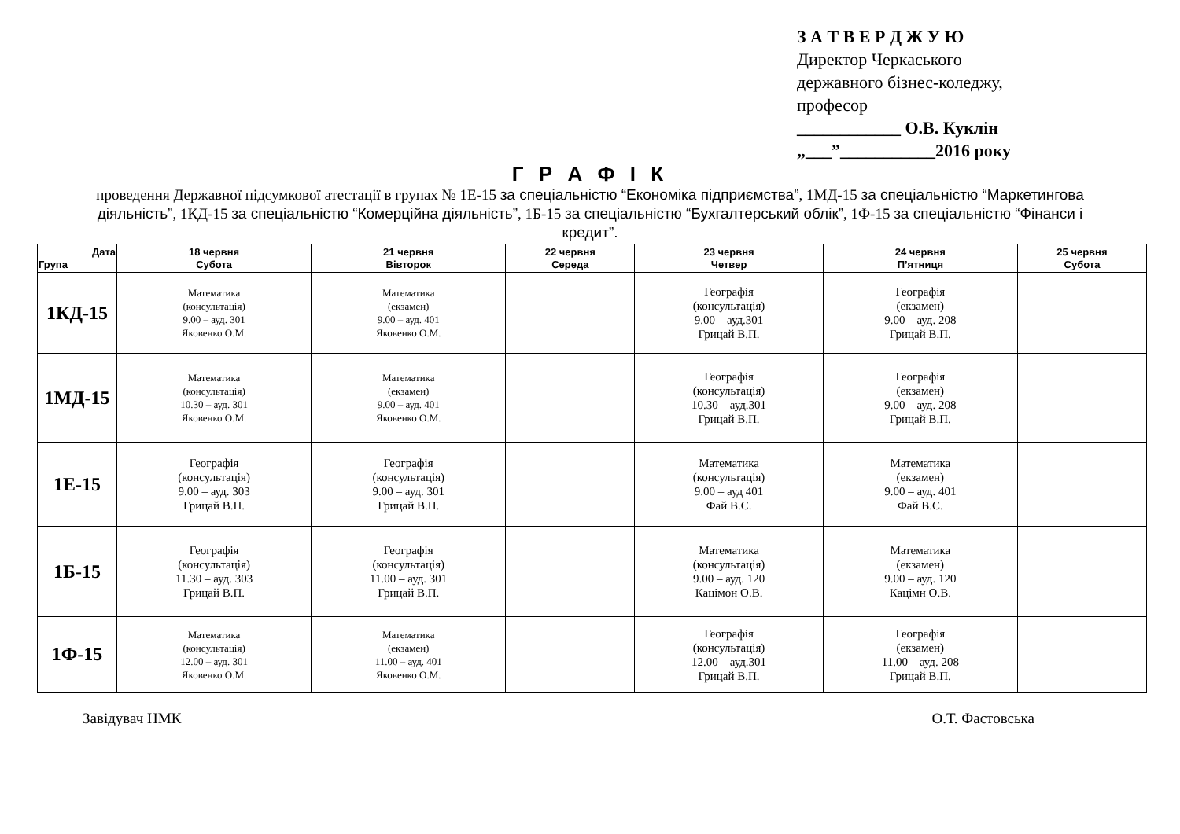З А Т В Е Р Д Ж У Ю
Директор Черкаського
державного бізнес-коледжу,
професор
____________ О.В. Куклін
„___”___________2016 року
Г Р А Ф І К
проведення Державної підсумкової атестації в групах № 1Е-15 за спеціальністю “Економіка підприємства”, 1МД-15 за спеціальністю “Маркетингова діяльність”, 1КД-15 за спеціальністю “Комерційна діяльність”, 1Б-15 за спеціальністю “Бухгалтерський облік”, 1Ф-15 за спеціальністю “Фінанси і кредит”.
| Дата Група | 18 червня Субота | 21 червня Вівторок | 22 червня Середа | 23 червня Четвер | 24 червня П’ятниця | 25 червня Субота |
| --- | --- | --- | --- | --- | --- | --- |
| 1КД-15 | Математика (консультація) 9.00 – ауд. 301 Яковенко О.М. | Математика (екзамен) 9.00 – ауд. 401 Яковенко О.М. | | Географія (консультація) 9.00 – ауд.301 Грицай В.П. | Географія (екзамен) 9.00 – ауд. 208 Грицай В.П. | |
| 1МД-15 | Математика (консультація) 10.30 – ауд. 301 Яковенко О.М. | Математика (екзамен) 9.00 – ауд. 401 Яковенко О.М. | | Географія (консультація) 10.30 – ауд.301 Грицай В.П. | Географія (екзамен) 9.00 – ауд. 208 Грицай В.П. | |
| 1Е-15 | Географія (консультація) 9.00 – ауд. 303 Грицай В.П. | Географія (консультація) 9.00 – ауд. 301 Грицай В.П. | | Математика (консультація) 9.00 – ауд 401 Фай В.С. | Математика (екзамен) 9.00 – ауд. 401 Фай В.С. | |
| 1Б-15 | Географія (консультація) 11.30 – ауд. 303 Грицай В.П. | Географія (консультація) 11.00 – ауд. 301 Грицай В.П. | | Математика (консультація) 9.00 – ауд. 120 Кацімон О.В. | Математика (екзамен) 9.00 – ауд. 120 Кацімн О.В. | |
| 1Ф-15 | Математика (консультація) 12.00 – ауд. 301 Яковенко О.М. | Математика (екзамен) 11.00 – ауд. 401 Яковенко О.М. | | Географія (консультація) 12.00 – ауд.301 Грицай В.П. | Географія (екзамен) 11.00 – ауд. 208 Грицай В.П. | |
Завідувач НМК О.Т. Фастовська